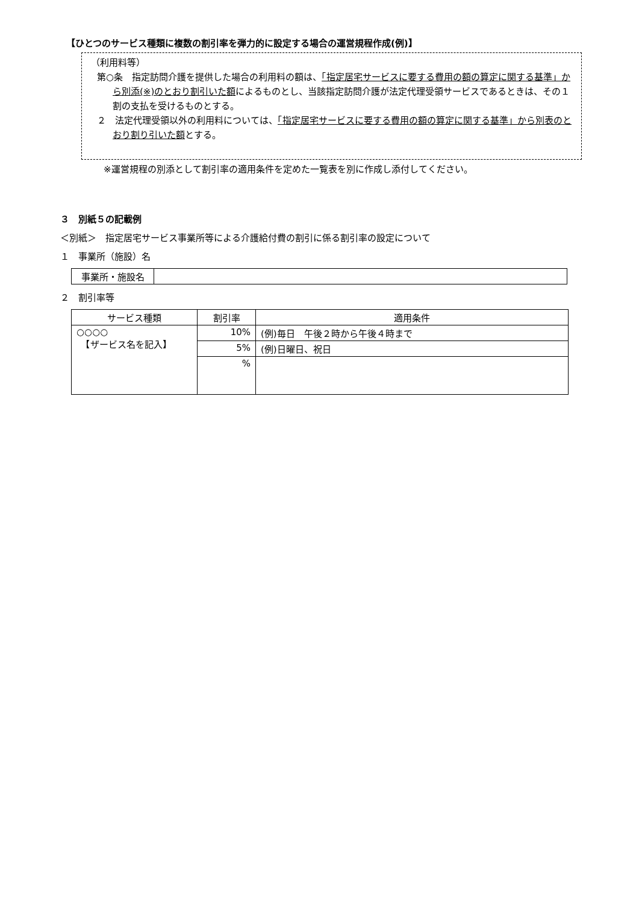【ひとつのサービス種類に複数の割引率を弾力的に設定する場合の運営規程作成(例)】
（利用料等）
第○条　指定訪問介護を提供した場合の利用料の額は、「指定居宅サービスに要する費用の額の算定に関する基準」から別添(※)のとおり割引いた額によるものとし、当該指定訪問介護が法定代理受領サービスであるときは、その１割の支払を受けるものとする。
２　法定代理受領以外の利用料については、「指定居宅サービスに要する費用の額の算定に関する基準」から別表のとおり割り引いた額とする。
※運営規程の別添として割引率の適用条件を定めた一覧表を別に作成し添付してください。
３　別紙５の記載例
＜別紙＞　指定居宅サービス事業所等による介護給付費の割引に係る割引率の設定について
１　事業所（施設）名
| 事業所・施設名 | |
２　割引率等
| サービス種類 | 割引率 | 適用条件 |
| --- | --- | --- |
| ○○○○ 【ザービス名を記入】 | 10% | (例)毎日 午後２時から午後４時まで |
| | 5% | (例)日曜日、祝日 |
| | % | |